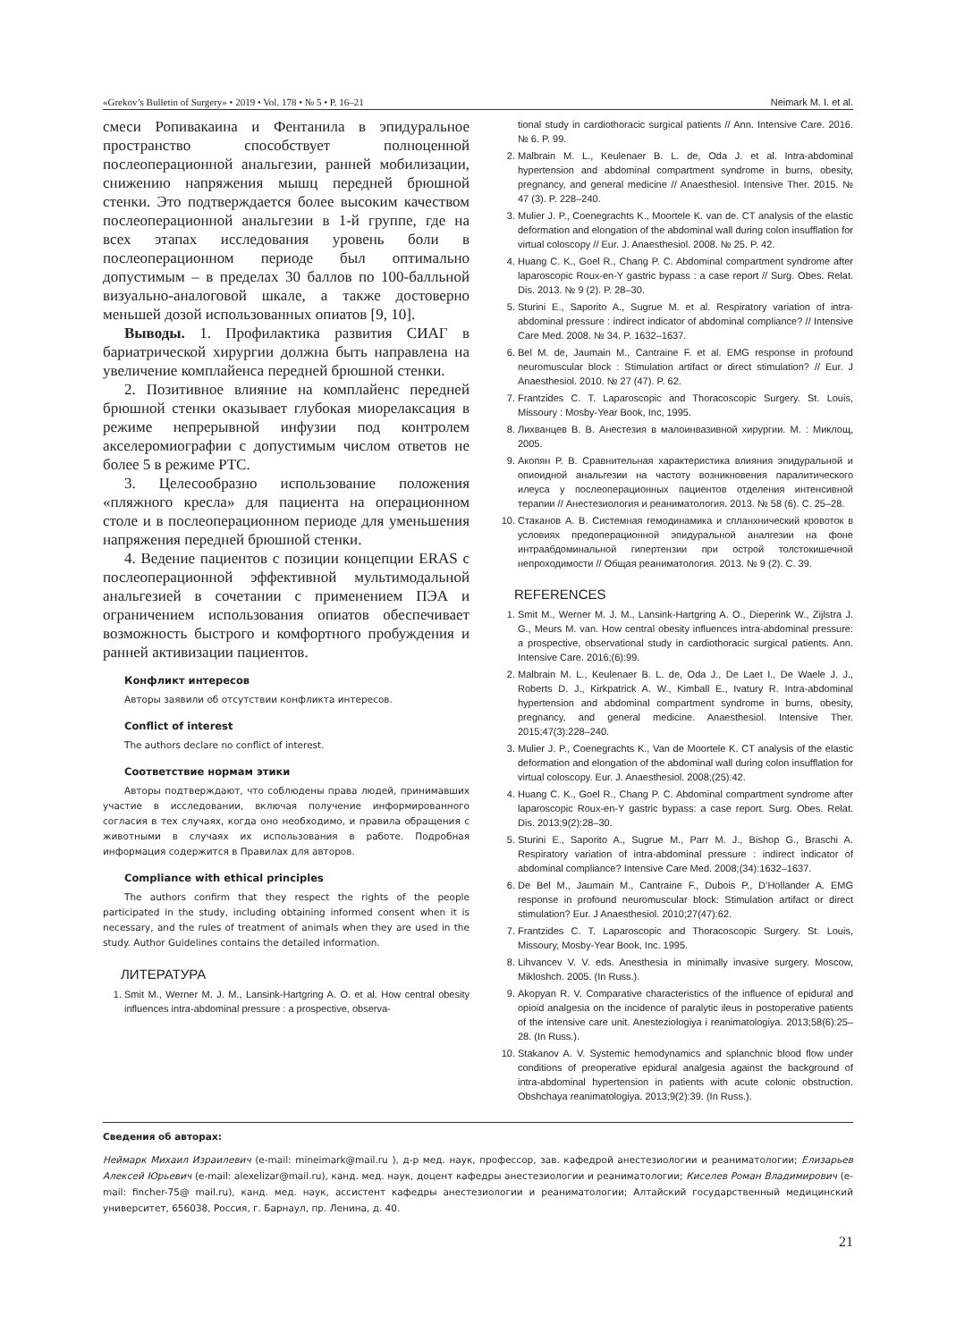«Grekov’s Bulletin of Surgery» • 2019 • Vol. 178 • № 5 • P. 16–21 Neimark M. I. et al.
смеси Ропивакаина и Фентанила в эпидуральное пространство способствует полноценной послеоперационной анальгезии, ранней мобилизации, снижению напряжения мышц передней брюшной стенки. Это подтверждается более высоким качеством послеоперационной анальгезии в 1-й группе, где на всех этапах исследования уровень боли в послеоперационном периоде был оптимально допустимым – в пределах 30 баллов по 100-балльной визуально-аналоговой шкале, а также достоверно меньшей дозой использованных опиатов [9, 10].
Выводы. 1. Профилактика развития СИАГ в бариатрической хирургии должна быть направлена на увеличение комплайенса передней брюшной стенки.
2. Позитивное влияние на комплайенс передней брюшной стенки оказывает глубокая миорелаксация в режиме непрерывной инфузии под контролем акселеромиографии с допустимым числом ответов не более 5 в режиме PTC.
3. Целесообразно использование положения «пляжного кресла» для пациента на операционном столе и в послеоперационном периоде для уменьшения напряжения передней брюшной стенки.
4. Ведение пациентов с позиции концепции ERAS с послеоперационной эффективной мультимодальной анальгезией в сочетании с применением ПЭА и ограничением использования опиатов обеспечивает возможность быстрого и комфортного пробуждения и ранней активизации пациентов.
Конфликт интересов
Авторы заявили об отсутствии конфликта интересов.
Conflict of interest
The authors declare no conflict of interest.
Соответствие нормам этики
Авторы подтверждают, что соблюдены права людей, принимавших участие в исследовании, включая получение информированного согласия в тех случаях, когда оно необходимо, и правила обращения с животными в случаях их использования в работе. Подробная информация содержится в Правилах для авторов.
Compliance with ethical principles
The authors confirm that they respect the rights of the people participated in the study, including obtaining informed consent when it is necessary, and the rules of treatment of animals when they are used in the study. Author Guidelines contains the detailed information.
ЛИТЕРАТУРА
1. Smit M., Werner M. J. M., Lansink-Hartgring A. O. et al. How central obesity influences intra-abdominal pressure : a prospective, observa-
tional study in cardiothoracic surgical patients // Ann. Intensive Care. 2016. № 6. P. 99.
2. Malbrain M. L., Keulenaer B. L. de, Oda J. et al. Intra-abdominal hypertension and abdominal compartment syndrome in burns, obesity, pregnancy, and general medicine // Anaesthesiol. Intensive Ther. 2015. № 47 (3). P. 228–240.
3. Mulier J. P., Coenegrachts K., Moortele K. van de. CT analysis of the elastic deformation and elongation of the abdominal wall during colon insufflation for virtual coloscopy // Eur. J. Anaesthesiol. 2008. № 25. P. 42.
4. Huang C. K., Goel R., Chang P. C. Abdominal compartment syndrome after laparoscopic Roux-en-Y gastric bypass : a case report // Surg. Obes. Relat. Dis. 2013. № 9 (2). P. 28–30.
5. Sturini E., Saporito A., Sugrue M. et al. Respiratory variation of intra-abdominal pressure : indirect indicator of abdominal compliance? // Intensive Care Med. 2008. № 34. P. 1632–1637.
6. Bel M. de, Jaumain M., Cantraine F. et al. EMG response in profound neuromuscular block : Stimulation artifact or direct stimulation? // Eur. J Anaesthesiol. 2010. № 27 (47). P. 62.
7. Frantzides C. T. Laparoscopic and Thoracoscopic Surgery. St. Louis, Missoury : Mosby-Year Book, Inc, 1995.
8. Лихванцев В. В. Анестезия в малоинвазивной хирургии. М. : Миклощ, 2005.
9. Акопян Р. В. Сравнительная характеристика влияния эпидуральной и опиоидной анальгезии на частоту возникновения паралитического илеуса у послеоперационных пациентов отделения интенсивной терапии // Анестезиология и реаниматология. 2013. № 58 (6). С. 25–28.
10. Стаканов А. В. Системная гемодинамика и спланхнический кровоток в условиях предоперационной эпидуральной аналгезии на фоне интраабдоминальной гипертензии при острой толстокишечной непроходимости // Общая реаниматология. 2013. № 9 (2). С. 39.
REFERENCES
1. Smit M., Werner M. J. M., Lansink-Hartgring A. O., Dieperink W., Zijlstra J. G., Meurs M. van. How central obesity influences intra-abdominal pressure: a prospective, observational study in cardiothoracic surgical patients. Ann. Intensive Care. 2016;(6):99.
2. Malbrain M. L., Keulenaer B. L. de, Oda J., De Laet I., De Waele J. J., Roberts D. J., Kirkpatrick A. W., Kimball E., Ivatury R. Intra-abdominal hypertension and abdominal compartment syndrome in burns, obesity, pregnancy, and general medicine. Anaesthesiol. Intensive Ther. 2015;47(3):228–240.
3. Mulier J. P., Coenegrachts K., Van de Moortele K. CT analysis of the elastic deformation and elongation of the abdominal wall during colon insufflation for virtual coloscopy. Eur. J. Anaesthesiol. 2008;(25):42.
4. Huang C. K., Goel R., Chang P. C. Abdominal compartment syndrome after laparoscopic Roux-en-Y gastric bypass: a case report. Surg. Obes. Relat. Dis. 2013;9(2):28–30.
5. Sturini E., Saporito A., Sugrue M., Parr M. J., Bishop G., Braschi A. Respiratory variation of intra-abdominal pressure : indirect indicator of abdominal compliance? Intensive Care Med. 2008;(34):1632–1637.
6. De Bel M., Jaumain M., Cantraine F., Dubois P., D’Hollander A. EMG response in profound neuromuscular block: Stimulation artifact or direct stimulation? Eur. J Anaesthesiol. 2010;27(47):62.
7. Frantzides C. T. Laparoscopic and Thoracoscopic Surgery. St. Louis, Missoury, Mosby-Year Book, Inc. 1995.
8. Lihvancev V. V. eds. Anesthesia in minimally invasive surgery. Moscow, Mikloshch. 2005. (In Russ.).
9. Akopyan R. V. Comparative characteristics of the influence of epidural and opioid analgesia on the incidence of paralytic ileus in postoperative patients of the intensive care unit. Anesteziologiya i reanimatologiya. 2013;58(6):25–28. (In Russ.).
10. Stakanov A. V. Systemic hemodynamics and splanchnic blood flow under conditions of preoperative epidural analgesia against the background of intra-abdominal hypertension in patients with acute colonic obstruction. Obshchaya reanimatologiya. 2013;9(2):39. (In Russ.).
Сведения об авторах:
Неймарк Михаил Израилевич (e-mail: mineimark@mail.ru ), д-р мед. наук, профессор, зав. кафедрой анестезиологии и реаниматологии; Елизарьев Алексей Юрьевич (e-mail: alexelizar@mail.ru), канд. мед. наук, доцент кафедры анестезиологии и реаниматологии; Киселев Роман Владимирович (e-mail: fincher-75@ mail.ru), канд. мед. наук, ассистент кафедры анестезиологии и реаниматологии; Алтайский государственный медицинский университет, 656038, Россия, г. Барнаул, пр. Ленина, д. 40.
21